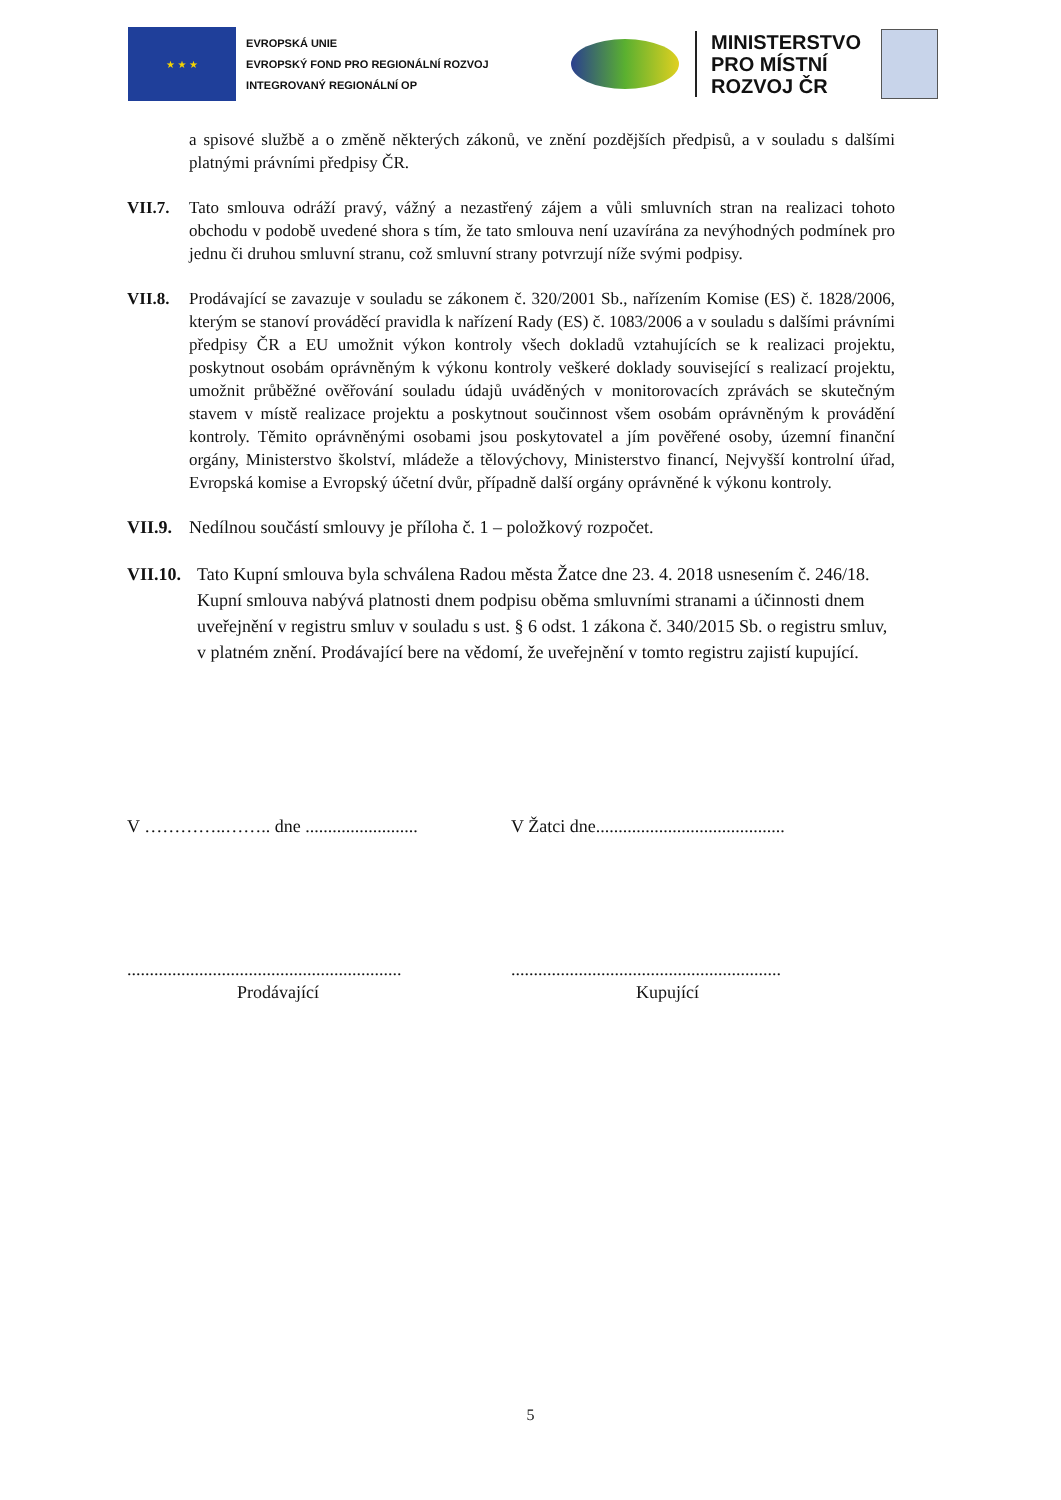★ ★ ★
EVROPSKÁ UNIE
EVROPSKÝ FOND PRO REGIONÁLNÍ ROZVOJ
INTEGROVANÝ REGIONÁLNÍ OP
MINISTERSTVO
PRO MÍSTNÍ
ROZVOJ ČR
a spisové službě a o změně některých zákonů, ve znění pozdějších předpisů, a v souladu s dalšími platnými právními předpisy ČR.
VII.7. Tato smlouva odráží pravý, vážný a nezastřený zájem a vůli smluvních stran na realizaci tohoto obchodu v podobě uvedené shora s tím, že tato smlouva není uzavírána za nevýhodných podmínek pro jednu či druhou smluvní stranu, což smluvní strany potvrzují níže svými podpisy.
VII.8. Prodávající se zavazuje v souladu se zákonem č. 320/2001 Sb., nařízením Komise (ES) č. 1828/2006, kterým se stanoví prováděcí pravidla k nařízení Rady (ES) č. 1083/2006 a v souladu s dalšími právními předpisy ČR a EU umožnit výkon kontroly všech dokladů vztahujících se k realizaci projektu, poskytnout osobám oprávněným k výkonu kontroly veškeré doklady související s realizací projektu, umožnit průběžné ověřování souladu údajů uváděných v monitorovacích zprávách se skutečným stavem v místě realizace projektu a poskytnout součinnost všem osobám oprávněným k provádění kontroly. Těmito oprávněnými osobami jsou poskytovatel a jím pověřené osoby, územní finanční orgány, Ministerstvo školství, mládeže a tělovýchovy, Ministerstvo financí, Nejvyšší kontrolní úřad, Evropská komise a Evropský účetní dvůr, případně další orgány oprávněné k výkonu kontroly.
VII.9.
Nedílnou součástí smlouvy je příloha č. 1 – položkový rozpočet.
VII.10.
Tato Kupní smlouva byla schválena Radou města Žatce dne 23. 4. 2018 usnesením č. 246/18. Kupní smlouva nabývá platnosti dnem podpisu oběma smluvními stranami a účinnosti dnem uveřejnění v registru smluv v souladu s ust. § 6 odst. 1 zákona č. 340/2015 Sb. o registru smluv, v platném znění. Prodávající bere na vědomí, že uveřejnění v tomto registru zajistí kupující.
V …………..…….. dne .........................
V Žatci dne..........................................
.............................................................
Prodávající
............................................................
Kupující
5